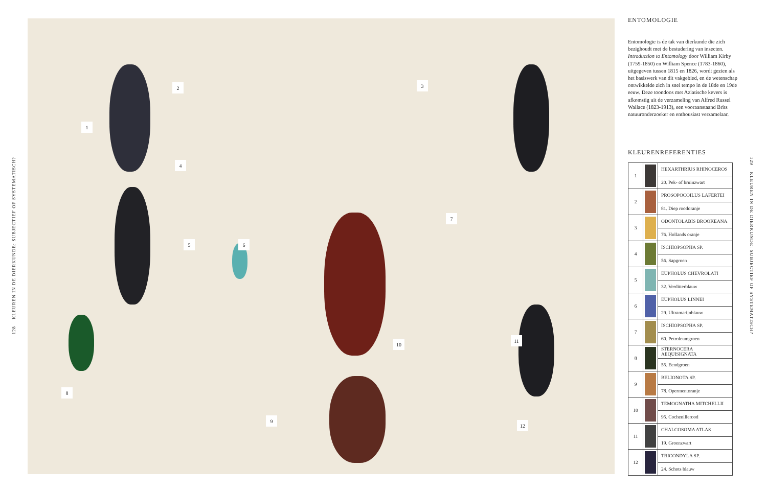128 KLEUREN IN DE DIERKUNDE: SUBJECTIEF OF SYSTEMATISCH?
1
2 3
4
5 6
7
8
9
10
11
12
ENTOMOLOGIE
Entomologie is de tak van dierkunde die zich bezighoudt met de bestudering van insecten. Introduction to Entomology door William Kirby (1759-1850) en William Spence (1783-1860), uitgegeven tussen 1815 en 1826, wordt gezien als het basiswerk van dit vakgebied, en de wetenschap ontwikkelde zich in snel tempo in de 18de en 19de eeuw. Deze toondoos met Aziatische kevers is afkomstig uit de verzameling van Alfred Russel Wallace (1823-1913), een vooraanstaand Brits natuuronderzoeker en enthousiast verzamelaar.
KLEURENREFERENTIES
| 1 | | HEXARTHRIUS RHINOCEROS |
| | | 20. Pek- of bruinzwart |
| 2 | | PROSOPOCOILUS LAFERTEI |
| | | 81. Diep roodoranje |
| 3 | | ODONTOLABIS BROOKEANA |
| | | 76. Hollands oranje |
| 4 | | ISCHIOPSOPHA SP. |
| | | 56. Sapgroen |
| 5 | | EUPHOLUS CHEVROLATI |
| | | 32. Verditterblauw |
| 6 | | EUPHOLUS LINNEI |
| | | 29. Ultramarijnblauw |
| 7 | | ISCHIOPSOPHA SP. |
| | | 60. Petroleumgroen |
| 8 | | STERNOCERA AEQUISIGNATA |
| | | 55. Eendgroen |
| 9 | | BELIONOTA SP. |
| | | 78. Opermentoranje |
| 10 | | TEMOGNATHA MITCHELLII |
| | | 95. Cochenillerood |
| 11 | | CHALCOSOMA ATLAS |
| | | 19. Groenzwart |
| 12 | | TRICONDYLA SP. |
| | | 24. Schots blauw |
129 KLEUREN IN DE DIERKUNDE: SUBJECTIEF OF SYSTEMATISCH?